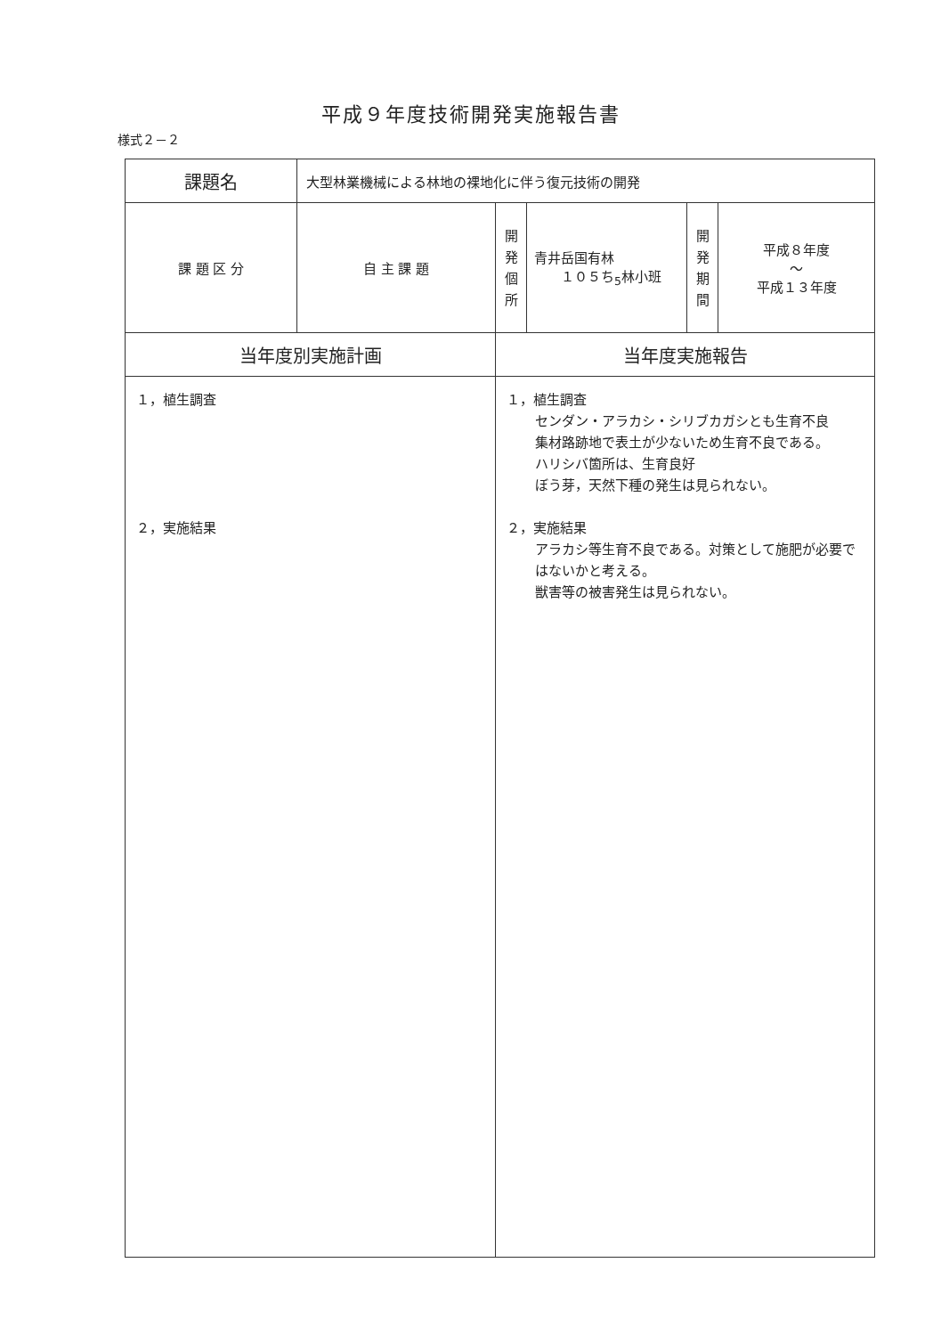平成９年度技術開発実施報告書
様式２－２
| 課題名 | 大型林業機械による林地の裸地化に伴う復元技術の開発 | | | | |
| 課 題 区 分 | 自 主 課 題 | 開 発 個 所 | 青井岳国有林 １０５ち<sub>5</sub>林小班 | 開 発 期 間 | 平成８年度 ～ 平成１３年度 |
| 当年度別実施計画 | | 当年度実施報告 | | | |
| １，植生調査 ２，実施結果 | | １，植生調査 センダン・アラカシ・シリブカガシとも生育不良 集材路跡地で表土が少ないため生育不良である。 ハリシバ箇所は、生育良好 ぼう芽，天然下種の発生は見られない。 ２，実施結果 アラカシ等生育不良である。対策として施肥が必要ではないかと考える。 獣害等の被害発生は見られない。 | | | |